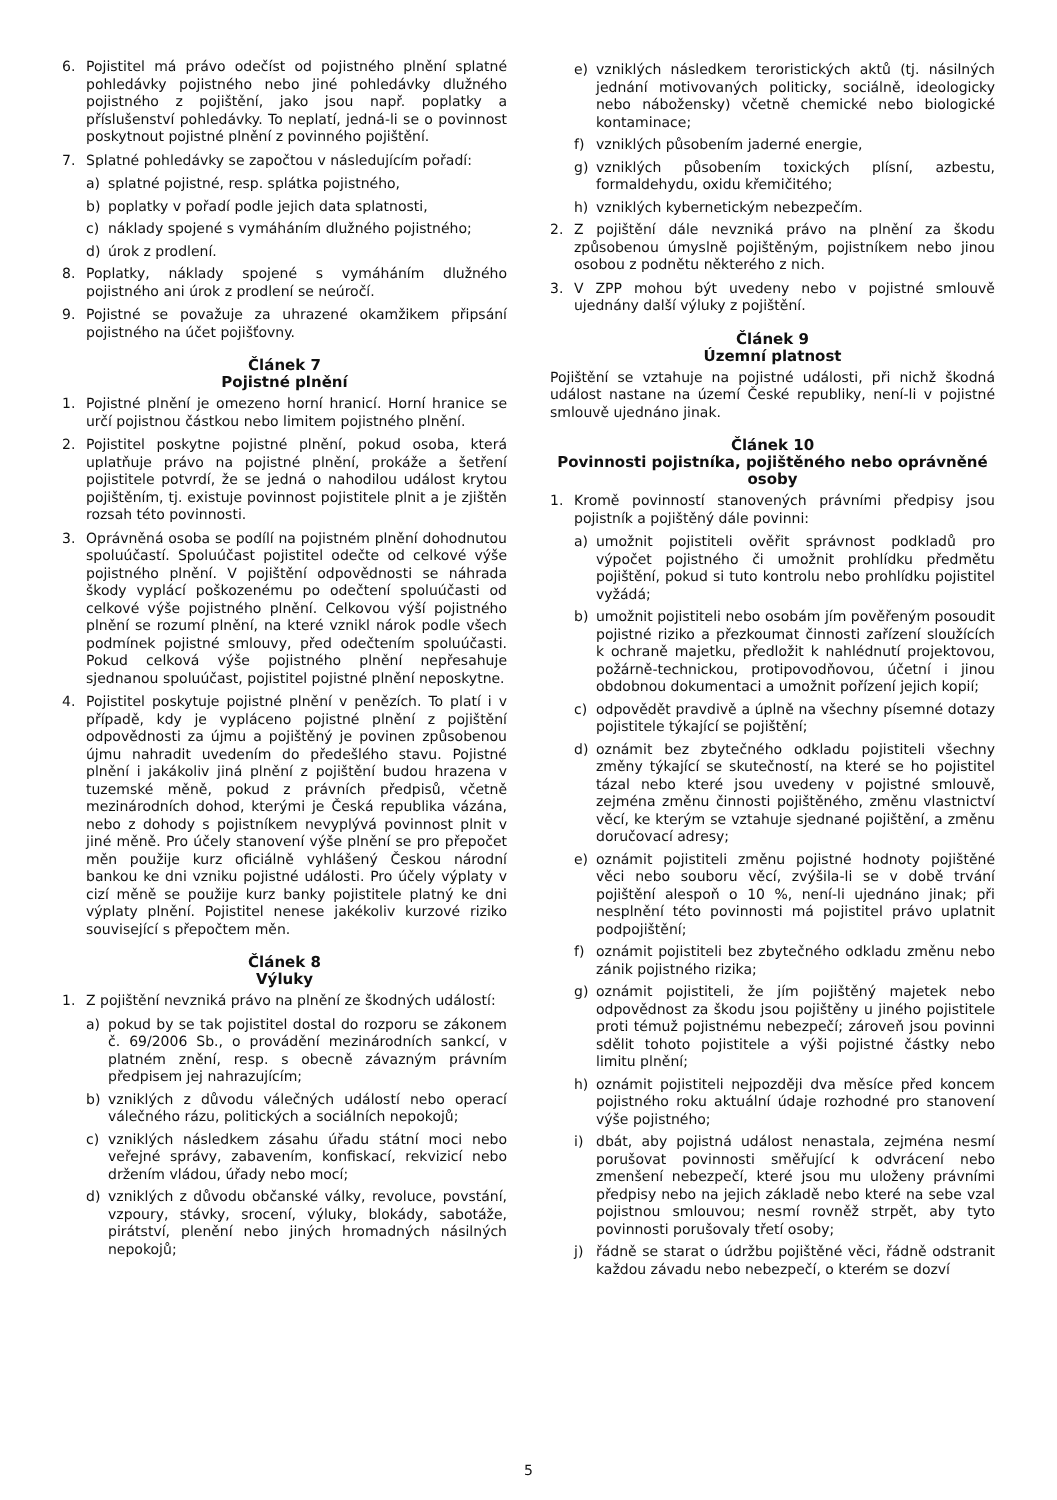6. Pojistitel má právo odečíst od pojistného plnění splatné pohledávky pojistného nebo jiné pohledávky dlužného pojistného z pojištění, jako jsou např. poplatky a příslušenství pohledávky. To neplatí, jedná-li se o povinnost poskytnout pojistné plnění z povinného pojištění.
7. Splatné pohledávky se započtou v následujícím pořadí:
a) splatné pojistné, resp. splátka pojistného,
b) poplatky v pořadí podle jejich data splatnosti,
c) náklady spojené s vymáháním dlužného pojistného;
d) úrok z prodlení.
8. Poplatky, náklady spojené s vymáháním dlužného pojistného ani úrok z prodlení se neúročí.
9. Pojistné se považuje za uhrazené okamžikem připsání pojistného na účet pojišťovny.
Článek 7
Pojistné plnění
1. Pojistné plnění je omezeno horní hranicí. Horní hranice se určí pojistnou částkou nebo limitem pojistného plnění.
2. Pojistitel poskytne pojistné plnění, pokud osoba, která uplatňuje právo na pojistné plnění, prokáže a šetření pojistitele potvrdí, že se jedná o nahodilou událost krytou pojištěním, tj. existuje povinnost pojistitele plnit a je zjištěn rozsah této povinnosti.
3. Oprávněná osoba se podílí na pojistném plnění dohodnutou spoluúčastí. Spoluúčast pojistitel odečte od celkové výše pojistného plnění. V pojištění odpovědnosti se náhrada škody vyplácí poškozenému po odečtení spoluúčasti od celkové výše pojistného plnění. Celkovou výší pojistného plnění se rozumí plnění, na které vznikl nárok podle všech podmínek pojistné smlouvy, před odečtením spoluúčasti. Pokud celková výše pojistného plnění nepřesahuje sjednanou spoluúčast, pojistitel pojistné plnění neposkytne.
4. Pojistitel poskytuje pojistné plnění v penězích. To platí i v případě, kdy je vypláceno pojistné plnění z pojištění odpovědnosti za újmu a pojištěný je povinen způsobenou újmu nahradit uvedením do předešlého stavu. Pojistné plnění i jakákoliv jiná plnění z pojištění budou hrazena v tuzemské měně, pokud z právních předpisů, včetně mezinárodních dohod, kterými je Česká republika vázána, nebo z dohody s pojistníkem nevyplývá povinnost plnit v jiné měně. Pro účely stanovení výše plnění se pro přepočet měn použije kurz oficiálně vyhlášený Českou národní bankou ke dni vzniku pojistné události. Pro účely výplaty v cizí měně se použije kurz banky pojistitele platný ke dni výplaty plnění. Pojistitel nenese jakékoliv kurzové riziko související s přepočtem měn.
Článek 8
Výluky
1. Z pojištění nevzniká právo na plnění ze škodných událostí:
a) pokud by se tak pojistitel dostal do rozporu se zákonem č. 69/2006 Sb., o provádění mezinárodních sankcí, v platném znění, resp. s obecně závazným právním předpisem jej nahrazujícím;
b) vzniklých z důvodu válečných událostí nebo operací válečného rázu, politických a sociálních nepokojů;
c) vzniklých následkem zásahu úřadu státní moci nebo veřejné správy, zabavením, konfiskací, rekvizicí nebo držením vládou, úřady nebo mocí;
d) vzniklých z důvodu občanské války, revoluce, povstání, vzpoury, stávky, srocení, výluky, blokády, sabotáže, pirátství, plenění nebo jiných hromadných násilných nepokojů;
e) vzniklých následkem teroristických aktů (tj. násilných jednání motivovaných politicky, sociálně, ideologicky nebo nábožensky) včetně chemické nebo biologické kontaminace;
f) vzniklých působením jaderné energie,
g) vzniklých působením toxických plísní, azbestu, formaldehydu, oxidu křemičitého;
h) vzniklých kybernetickým nebezpečím.
2. Z pojištění dále nevzniká právo na plnění za škodu způsobenou úmyslně pojištěným, pojistníkem nebo jinou osobou z podnětu některého z nich.
3. V ZPP mohou být uvedeny nebo v pojistné smlouvě ujednány další výluky z pojištění.
Článek 9
Územní platnost
Pojištění se vztahuje na pojistné události, při nichž škodná událost nastane na území České republiky, není-li v pojistné smlouvě ujednáno jinak.
Článek 10
Povinnosti pojistníka, pojištěného nebo oprávněné osoby
1. Kromě povinností stanovených právními předpisy jsou pojistník a pojištěný dále povinni:
a) umožnit pojistiteli ověřit správnost podkladů pro výpočet pojistného či umožnit prohlídku předmětu pojištění, pokud si tuto kontrolu nebo prohlídku pojistitel vyžádá;
b) umožnit pojistiteli nebo osobám jím pověřeným posoudit pojistné riziko a přezkoumat činnosti zařízení sloužících k ochraně majetku, předložit k nahlédnutí projektovou, požárně-technickou, protipovodňovou, účetní i jinou obdobnou dokumentaci a umožnit pořízení jejich kopií;
c) odpovědět pravdivě a úplně na všechny písemné dotazy pojistitele týkající se pojištění;
d) oznámit bez zbytečného odkladu pojistiteli všechny změny týkající se skutečností, na které se ho pojistitel tázal nebo které jsou uvedeny v pojistné smlouvě, zejména změnu činnosti pojištěného, změnu vlastnictví věcí, ke kterým se vztahuje sjednané pojištění, a změnu doručovací adresy;
e) oznámit pojistiteli změnu pojistné hodnoty pojištěné věci nebo souboru věcí, zvýšila-li se v době trvání pojištění alespoň o 10 %, není-li ujednáno jinak; při nesplnění této povinnosti má pojistitel právo uplatnit podpojištění;
f) oznámit pojistiteli bez zbytečného odkladu změnu nebo zánik pojistného rizika;
g) oznámit pojistiteli, že jím pojištěný majetek nebo odpovědnost za škodu jsou pojištěny u jiného pojistitele proti témuž pojistnému nebezpečí; zároveň jsou povinni sdělit tohoto pojistitele a výši pojistné částky nebo limitu plnění;
h) oznámit pojistiteli nejpozději dva měsíce před koncem pojistného roku aktuální údaje rozhodné pro stanovení výše pojistného;
i) dbát, aby pojistná událost nenastala, zejména nesmí porušovat povinnosti směřující k odvrácení nebo zmenšení nebezpečí, které jsou mu uloženy právními předpisy nebo na jejich základě nebo které na sebe vzal pojistnou smlouvou; nesmí rovněž strpět, aby tyto povinnosti porušovaly třetí osoby;
j) řádně se starat o údržbu pojištěné věci, řádně odstranit každou závadu nebo nebezpečí, o kterém se dozví
5